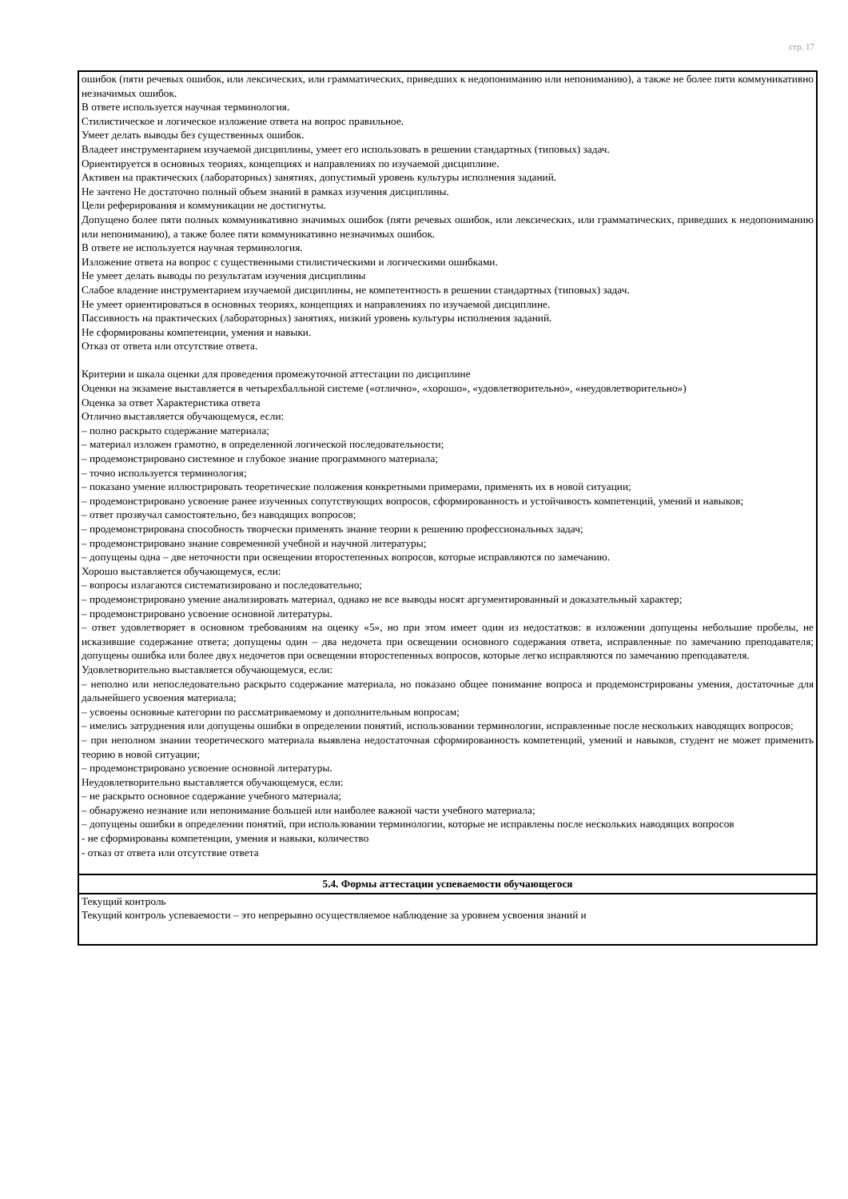стр. 17
| ошибок (пяти речевых ошибок, или лексических, или грамматических, приведших к недопониманию или непониманию), а также не более пяти коммуникативно незначимых ошибок. В ответе используется научная терминология. Стилистическое и логическое изложение ответа на вопрос правильное. Умеет делать выводы без существенных ошибок. Владеет инструментарием изучаемой дисциплины, умеет его использовать в решении стандартных (типовых) задач. Ориентируется в основных теориях, концепциях и направлениях по изучаемой дисциплине. Активен на практических (лабораторных) занятиях, допустимый уровень культуры исполнения заданий. Не зачтено Не достаточно полный объем знаний в рамках изучения дисциплины. Цели реферирования и коммуникации не достигнуты. Допущено более пяти полных коммуникативно значимых ошибок (пяти речевых ошибок, или лексических, или грамматических, приведших к недопониманию или непониманию), а также более пяти коммуникативно незначимых ошибок. В ответе не используется научная терминология. Изложение ответа на вопрос с существенными стилистическими и логическими ошибками. Не умеет делать выводы по результатам изучения дисциплины Слабое владение инструментарием изучаемой дисциплины, не компетентность в решении стандартных (типовых) задач. Не умеет ориентироваться в основных теориях, концепциях и направлениях по изучаемой дисциплине. Пассивность на практических (лабораторных) занятиях, низкий уровень культуры исполнения заданий. Не сформированы компетенции, умения и навыки. Отказ от ответа или отсутствие ответа. Критерии и шкала оценки для проведения промежуточной аттестации по дисциплине Оценки на экзамене выставляется в четырехбалльной системе («отлично», «хорошо», «удовлетворительно», «неудовлетворительно») Оценка за ответ Характеристика ответа Отлично выставляется обучающемуся, если: – полно раскрыто содержание материала; – материал изложен грамотно, в определенной логической последовательности; – продемонстрировано системное и глубокое знание программного материала; – точно используется терминология; – показано умение иллюстрировать теоретические положения конкретными примерами, применять их в новой ситуации; – продемонстрировано усвоение ранее изученных сопутствующих вопросов, сформированность и устойчивость компетенций, умений и навыков; – ответ прозвучал самостоятельно, без наводящих вопросов; – продемонстрирована способность творчески применять знание теории к решению профессиональных задач; – продемонстрировано знание современной учебной и научной литературы; – допущены одна – две неточности при освещении второстепенных вопросов, которые исправляются по замечанию. Хорошо выставляется обучающемуся, если: – вопросы излагаются систематизировано и последовательно; – продемонстрировано умение анализировать материал, однако не все выводы носят аргументированный и доказательный характер; – продемонстрировано усвоение основной литературы. – ответ удовлетворяет в основном требованиям на оценку «5», но при этом имеет один из недостатков: в изложении допущены небольшие пробелы, не исказившие содержание ответа; допущены один – два недочета при освещении основного содержания ответа, исправленные по замечанию преподавателя; допущены ошибка или более двух недочетов при освещении второстепенных вопросов, которые легко исправляются по замечанию преподавателя. Удовлетворительно выставляется обучающемуся, если: – неполно или непоследовательно раскрыто содержание материала, но показано общее понимание вопроса и продемонстрированы умения, достаточные для дальнейшего усвоения материала; – усвоены основные категории по рассматриваемому и дополнительным вопросам; – имелись затруднения или допущены ошибки в определении понятий, использовании терминологии, исправленные после нескольких наводящих вопросов; – при неполном знании теоретического материала выявлена недостаточная сформированность компетенций, умений и навыков, студент не может применить теорию в новой ситуации; – продемонстрировано усвоение основной литературы. Неудовлетворительно выставляется обучающемуся, если: – не раскрыто основное содержание учебного материала; – обнаружено незнание или непонимание большей или наиболее важной части учебного материала; – допущены ошибки в определении понятий, при использовании терминологии, которые не исправлены после нескольких наводящих вопросов - не сформированы компетенции, умения и навыки, количество - отказ от ответа или отсутствие ответа |
| 5.4. Формы аттестации успеваемости обучающегося |
| Текущий контроль Текущий контроль успеваемости – это непрерывно осуществляемое наблюдение за уровнем усвоения знаний и |